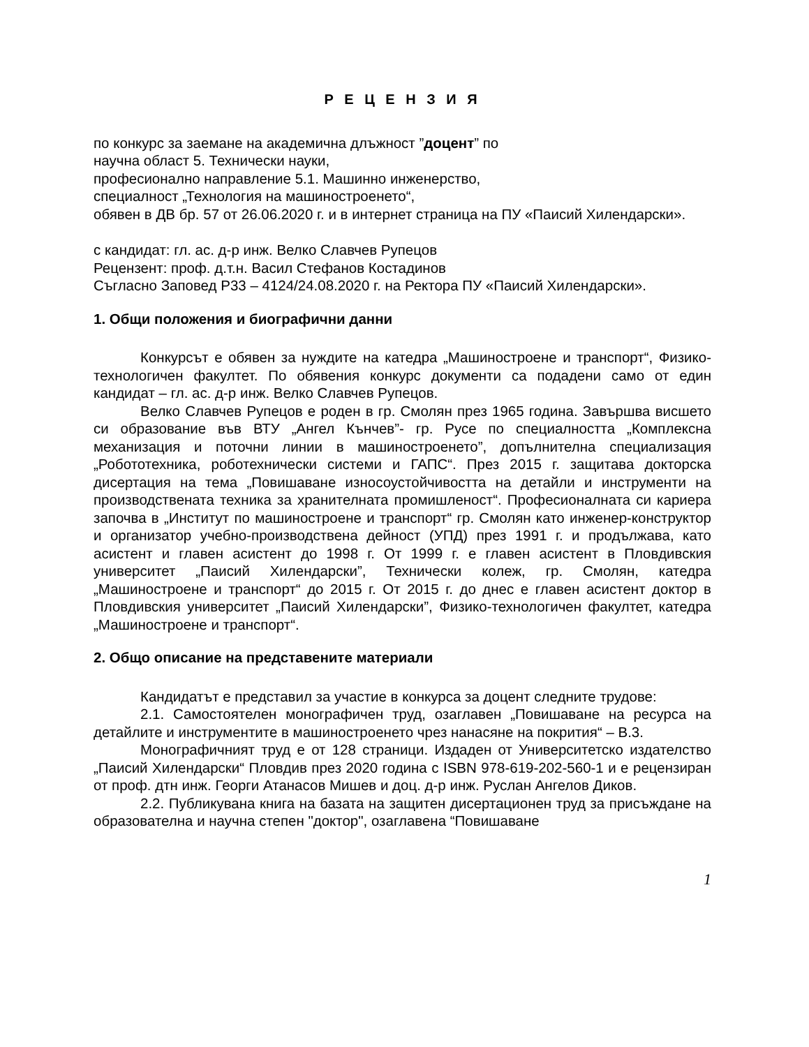Р Е Ц Е Н З И Я
по конкурс за заемане на академична длъжност ”доцент” по
научна област 5. Технически науки,
професионално направление 5.1. Машинно инженерство,
специалност „Технология на машиностроенето“,
обявен в ДВ бр. 57 от 26.06.2020 г. и в интернет страница на ПУ «Паисий Хилендарски».
с кандидат: гл. ас. д-р инж. Велко Славчев Рупецов
Рецензент: проф. д.т.н. Васил Стефанов Костадинов
Съгласно Заповед Р33 – 4124/24.08.2020 г. на Ректора ПУ «Паисий Хилендарски».
1. Общи положения и биографични данни
Конкурсът е обявен за нуждите на катедра „Машиностроене и транспорт“, Физико-технологичен факултет. По обявения конкурс документи са подадени само от един кандидат – гл. ас. д-р инж. Велко Славчев Рупецов.
Велко Славчев Рупецов е роден в гр. Смолян през 1965 година. Завършва висшето си образование във ВТУ „Ангел Кънчев”- гр. Русе по специалността „Комплексна механизация и поточни линии в машиностроенето”, допълнителна специализация „Робототехника, роботехнически системи и ГАПС“. През 2015 г. защитава докторска дисертация на тема „Повишаване износоустойчивостта на детайли и инструменти на производствената техника за хранителната промишленост“. Професионалната си кариера започва в „Институт по машиностроене и транспорт“ гр. Смолян като инженер-конструктор и организатор учебно-производствена дейност (УПД) през 1991 г. и продължава, като асистент и главен асистент до 1998 г. От 1999 г. е главен асистент в Пловдивския университет „Паисий Хилендарски”, Технически колеж, гр. Смолян, катедра „Машиностроене и транспорт“ до 2015 г. От 2015 г. до днес е главен асистент доктор в Пловдивския университет „Паисий Хилендарски”, Физико-технологичен факултет, катедра „Машиностроене и транспорт“.
2. Общо описание на представените материали
Кандидатът е представил за участие в конкурса за доцент следните трудове:
2.1. Самостоятелен монографичен труд, озаглавен „Повишаване на ресурса на детайлите и инструментите в машиностроенето чрез нанасяне на покрития“ – В.3.
Монографичният труд е от 128 страници. Издаден от Университетско издателство „Паисий Хилендарски“ Пловдив през 2020 година с ISBN 978-619-202-560-1 и е рецензиран от проф. дтн инж. Георги Атанасов Мишев и доц. д-р инж. Руслан Ангелов Диков.
2.2. Публикувана книга на базата на защитен дисертационен труд за присъждане на образователна и научна степен "доктор", озаглавена “Повишаване
1